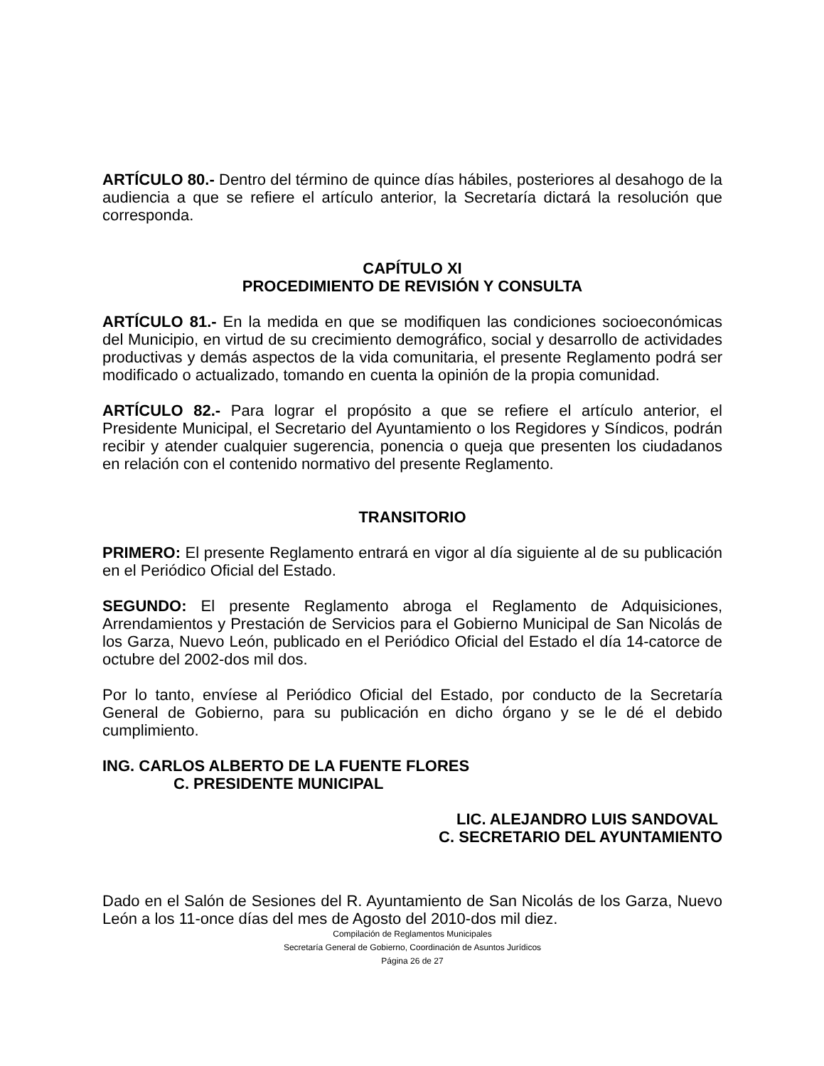ARTÍCULO 80.- Dentro del término de quince días hábiles, posteriores al desahogo de la audiencia a que se refiere el artículo anterior, la Secretaría dictará la resolución que corresponda.
CAPÍTULO XI
PROCEDIMIENTO DE REVISIÓN Y CONSULTA
ARTÍCULO 81.- En la medida en que se modifiquen las condiciones socioeconómicas del Municipio, en virtud de su crecimiento demográfico, social y desarrollo de actividades productivas y demás aspectos de la vida comunitaria, el presente Reglamento podrá ser modificado o actualizado, tomando en cuenta la opinión de la propia comunidad.
ARTÍCULO 82.- Para lograr el propósito a que se refiere el artículo anterior, el Presidente Municipal, el Secretario del Ayuntamiento o los Regidores y Síndicos, podrán recibir y atender cualquier sugerencia, ponencia o queja que presenten los ciudadanos en relación con el contenido normativo del presente Reglamento.
TRANSITORIO
PRIMERO: El presente Reglamento entrará en vigor al día siguiente al de su publicación en el Periódico Oficial del Estado.
SEGUNDO: El presente Reglamento abroga el Reglamento de Adquisiciones, Arrendamientos y Prestación de Servicios para el Gobierno Municipal de San Nicolás de los Garza, Nuevo León, publicado en el Periódico Oficial del Estado el día 14-catorce de octubre del 2002-dos mil dos.
Por lo tanto, envíese al Periódico Oficial del Estado, por conducto de la Secretaría General de Gobierno, para su publicación en dicho órgano y se le dé el debido cumplimiento.
ING. CARLOS ALBERTO DE LA FUENTE FLORES
C. PRESIDENTE MUNICIPAL
LIC. ALEJANDRO LUIS SANDOVAL
C. SECRETARIO DEL AYUNTAMIENTO
Dado en el Salón de Sesiones del R. Ayuntamiento de San Nicolás de los Garza, Nuevo León a los 11-once días del mes de Agosto del 2010-dos mil diez.
Compilación de Reglamentos Municipales
Secretaría General de Gobierno, Coordinación de Asuntos Jurídicos
Página 26 de 27